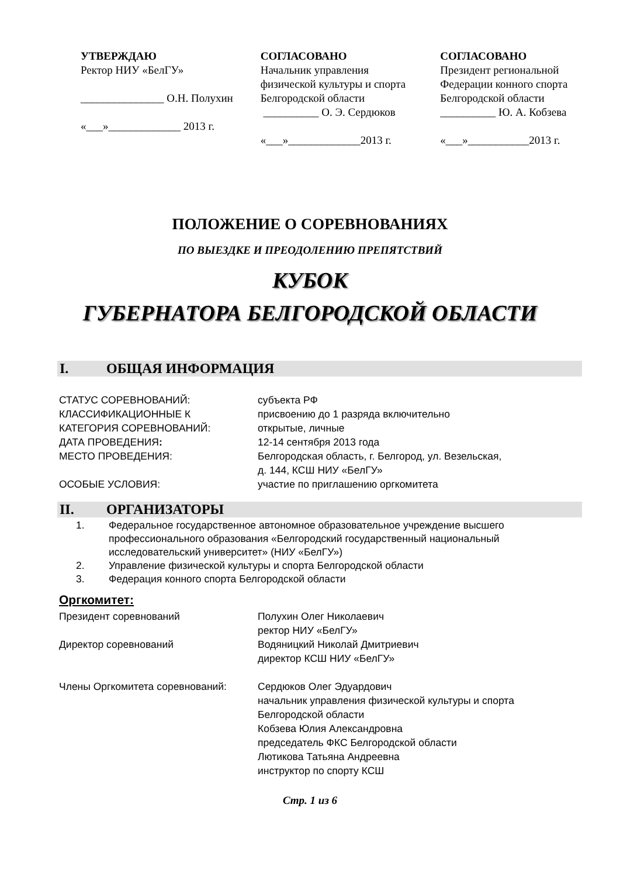УТВЕРЖДАЮ
Ректор НИУ «БелГУ»
_______________ О.Н. Полухин
«___»_____________ 2013 г.
СОГЛАСОВАНО
Начальник управления
физической культуры и спорта
Белгородской области
__________ О. Э. Сердюков
«___»_____________2013 г.
СОГЛАСОВАНО
Президент региональной
Федерации конного спорта
Белгородской области
__________ Ю. А. Кобзева
«___»___________2013 г.
ПОЛОЖЕНИЕ О СОРЕВНОВАНИЯХ
ПО ВЫЕЗДКЕ И ПРЕОДОЛЕНИЮ ПРЕПЯТСТВИЙ
КУБОК
ГУБЕРНАТОРА БЕЛГОРОДСКОЙ ОБЛАСТИ
I. ОБЩАЯ ИНФОРМАЦИЯ
СТАТУС СОРЕВНОВАНИЙ:
субъекта РФ
КЛАССИФИКАЦИОННЫЕ К
присвоению до 1 разряда включительно
КАТЕГОРИЯ СОРЕВНОВАНИЙ:
открытые, личные
ДАТА ПРОВЕДЕНИЯ:
12-14 сентября 2013 года
МЕСТО ПРОВЕДЕНИЯ:
Белгородская область, г. Белгород, ул. Везельская,
д. 144, КСШ НИУ «БелГУ»
ОСОБЫЕ УСЛОВИЯ:
участие по приглашению оргкомитета
II. ОРГАНИЗАТОРЫ
1. Федеральное государственное автономное образовательное учреждение высшего профессионального образования «Белгородский государственный национальный исследовательский университет» (НИУ «БелГУ»)
2. Управление физической культуры и спорта Белгородской области
3. Федерация конного спорта Белгородской области
Оргкомитет:
Президент соревнований
Полухин Олег Николаевич
ректор НИУ «БелГУ»
Директор соревнований
Водяницкий Николай Дмитриевич
директор КСШ НИУ «БелГУ»
Члены Оргкомитета соревнований:
Сердюков Олег Эдуардович
начальник управления физической культуры и спорта
Белгородской области
Кобзева Юлия Александровна
председатель ФКС Белгородской области
Лютикова Татьяна Андреевна
инструктор по спорту КСШ
Стр. 1 из 6